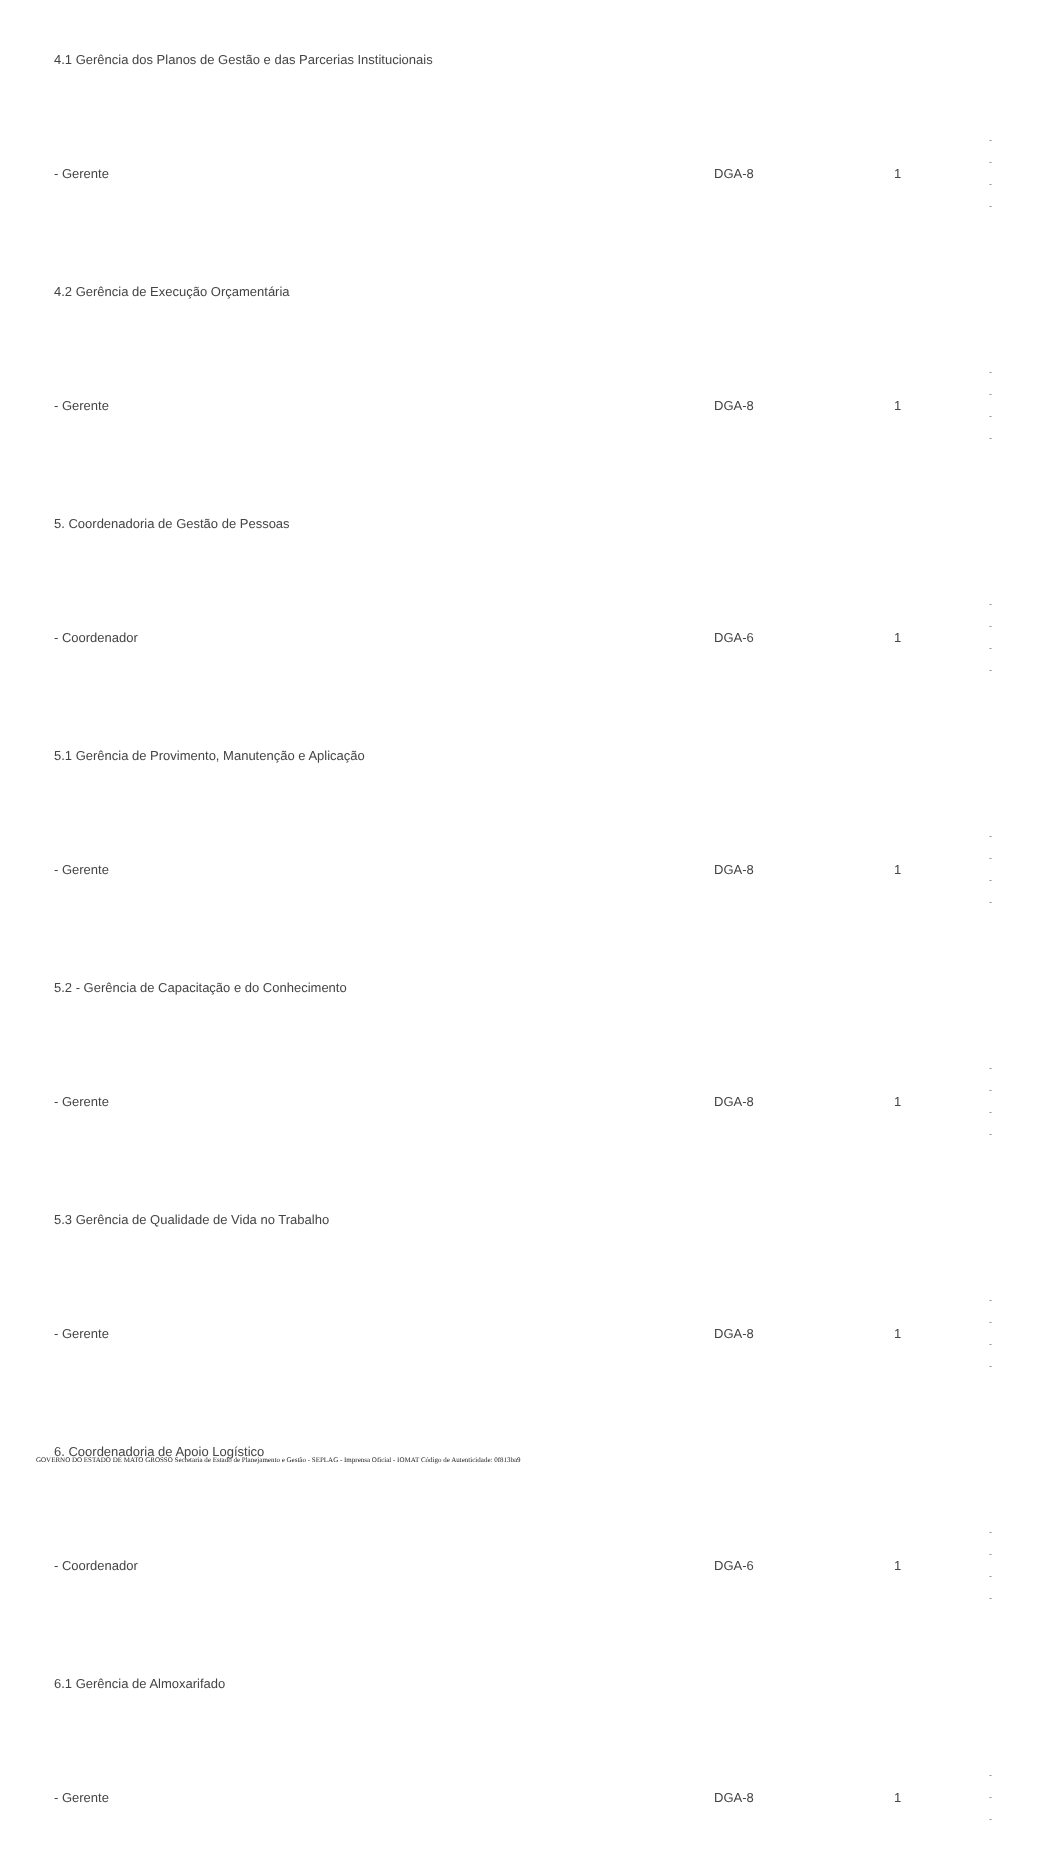| 4.1 Gerência dos Planos de Gestão e das Parcerias Institucionais | | | |
| - Gerente | DGA-8 | 1 | - - - - |
| 4.2 Gerência de Execução Orçamentária | | | |
| - Gerente | DGA-8 | 1 | - - - - |
| 5. Coordenadoria de Gestão de Pessoas | | | |
| - Coordenador | DGA-6 | 1 | - - - - |
| 5.1 Gerência de Provimento, Manutenção e Aplicação | | | |
| - Gerente | DGA-8 | 1 | - - - - |
| 5.2 - Gerência de Capacitação e do Conhecimento | | | |
| - Gerente | DGA-8 | 1 | - - - - |
| 5.3 Gerência de Qualidade de Vida no Trabalho | | | |
| - Gerente | DGA-8 | 1 | - - - - |
| 6. Coordenadoria de Apoio Logístico | | | |
| - Coordenador | DGA-6 | 1 | - - - - |
| 6.1 Gerência de Almoxarifado | | | |
| - Gerente | DGA-8 | 1 | - - - |
GOVERNO DO ESTADO DE MATO GROSSO Secretaria de Estado de Planejamento e Gestão - SEPLAG - Imprensa Oficial - IOMAT Código de Autenticidade: 0f813ba9